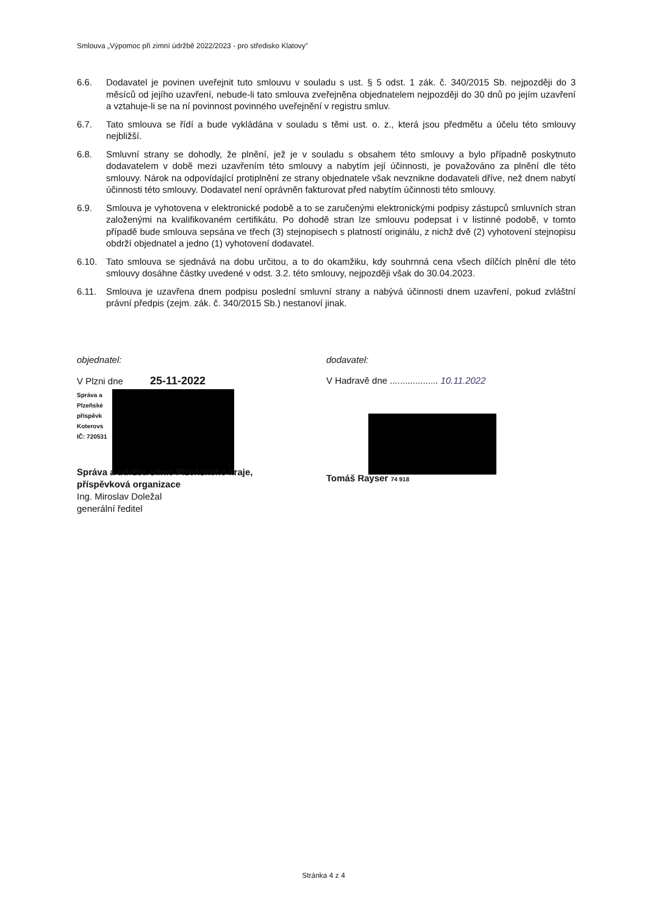Smlouva „Výpomoc při zimní údržbě 2022/2023 - pro středisko Klatovy"
6.6. Dodavatel je povinen uveřejnit tuto smlouvu v souladu s ust. § 5 odst. 1 zák. č. 340/2015 Sb. nejpozději do 3 měsíců od jejího uzavření, nebude-li tato smlouva zveřejněna objednatelem nejpozději do 30 dnů po jejím uzavření a vztahuje-li se na ní povinnost povinného uveřejnění v registru smluv.
6.7. Tato smlouva se řídí a bude vykládána v souladu s těmi ust. o. z., která jsou předmětu a účelu této smlouvy nejbližší.
6.8. Smluvní strany se dohodly, že plnění, jež je v souladu s obsahem této smlouvy a bylo případně poskytnuto dodavatelem v době mezi uzavřením této smlouvy a nabytím její účinnosti, je považováno za plnění dle této smlouvy. Nárok na odpovídající protiplnění ze strany objednatele však nevznikne dodavateli dříve, než dnem nabytí účinnosti této smlouvy. Dodavatel není oprávněn fakturovat před nabytím účinnosti této smlouvy.
6.9. Smlouva je vyhotovena v elektronické podobě a to se zaručenými elektronickými podpisy zástupců smluvních stran založenými na kvalifikovaném certifikátu. Po dohodě stran lze smlouvu podepsat i v listinné podobě, v tomto případě bude smlouva sepsána ve třech (3) stejnopisech s platností originálu, z nichž dvě (2) vyhotovení stejnopisu obdrží objednatel a jedno (1) vyhotovení dodavatel.
6.10. Tato smlouva se sjednává na dobu určitou, a to do okamžiku, kdy souhrnná cena všech dílčích plnění dle této smlouvy dosáhne částky uvedené v odst. 3.2. této smlouvy, nejpozději však do 30.04.2023.
6.11. Smlouva je uzavřena dnem podpisu poslední smluvní strany a nabývá účinnosti dnem uzavření, pokud zvláštní právní předpis (zejm. zák. č. 340/2015 Sb.) nestanoví jinak.
objednatel:
V Plzni dne 25-11-2022
Správa a
Plzeňské
příspěvk
Koterovs
IČ: 720531
Správa a údržba silnic Plzeňského kraje,
příspěvková organizace
Ing. Miroslav Doležal
generální ředitel
dodavatel:
V Hadravě dne ................... 10.11.2022
Tomáš Rayser 74 918
Stránka 4 z 4